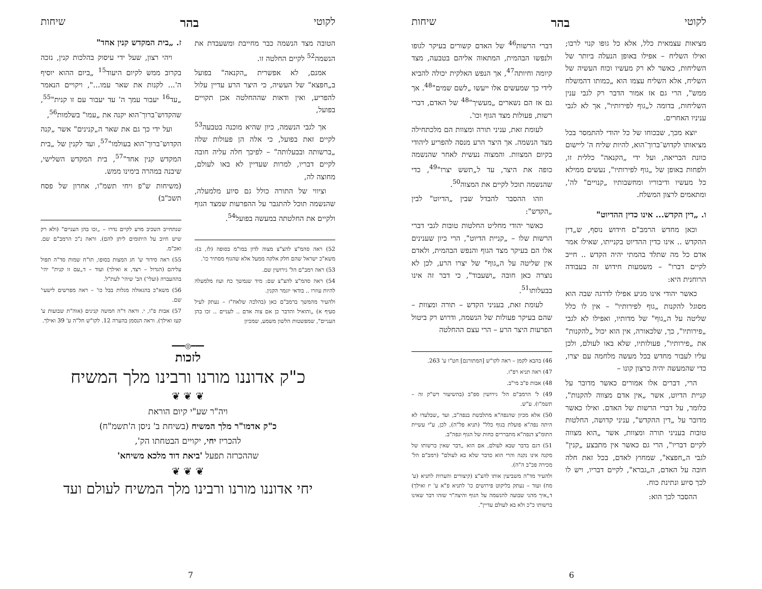לקוטי בהר שיחות
מציאות עצמאית כלל, אלא כל גופו קנוי לרבו; ואילו השליח – אפילו באופן הנעלה ביותר של השליחות, כאשר לא רק מעשיו וכוח העשיה של השליח, אלא השליח עצמו הוא „כמותו דהמשלח ממש", הרי גם אז אמור הדבר רק לגבי ענין השליחות, בדומה ל„גוף לפירותיו", אך לא לגבי עניניו האחרים.
יוצא מכך, שבכוחו של כל יהודי להתמסר בכל מציאותו לקדוש־ברוך־הוא, להיות שליח ה' ליישום כוונת הבריאה, ועל ידי „הקנאה" כללית זו, ולפחות באופן של „גוף לפירותיו", נעשים ממילא כל מעשיו ודיבוריו ומחשבותיו „קנויים" לה', ומתאמים לרצון המשלח.
ו. „דין הקדש... אינו כדין ההדיוט"
וכאן מחדש הרמב"ם חידוש נוסף, ש„דין ההקדש .. אינו כדין ההדיוט בקנייתו, שאילו אמר אדם כל מה שתלד בהמתי יהיה הקדש .. חייב לקיים דברו" – משמעות חידוש זה בעבודה הרוחנית היא:
כאשר יהודי אינו מגיע אפילו לדרגה שבה הוא מסוגל להקנות „גוף לפירותיו" – אין לו כלל שליטה על ה„גוף" של מדותיו, ואפילו לא לגבי „פירותיו", כך, שלכאורה, אין הוא יכול „להקנות" את „פירותיו", פעולותיו, שלא באו לעולם, ולכן עליו לעבור מחדש בכל מעשה מלחמה עם יצרו, כדי שהמעשה יהיה כרצון קונו –
הרי, דברים אלו אמורים כאשר מדובר על קניית הדיוט, אשר „אין אדם מצווה להקנות", כלומר, על דברי הרשות של האדם. ואילו כאשר מדובר על „דין ההקדש", עניני קדושה, החלטות טובות בעניני תורה ומצוות, אשר „הוא מצווה לקיים דבריו", הרי גם כאשר אין מתבצע „קנין" לגבי ה„חפצא", שמחוץ לאדם, בכל זאת חלה חובה על האדם, ה„גברא", לקיים דבריו, ויש לו לכך סיוע ונתינת כוח.
ההסבר לכך הוא:
דברי הרשות<sup>46</sup> של האדם קשורים בעיקר לגופו ולנפשו הבהמית, המתאוה אליהם בטבעה, מצד קיומה וחיותה<sup>47</sup>, אך הנפש האלקית יכולה להביא לידי כך שמעשים אלו ייעשו „לשם שמים"<sup>48</sup>. אך גם אז הם נשארים „מעשיך"<sup>48</sup> של האדם, דברי רשות, פעולות מצד הגוף וכו'.
לעומת זאת, עניני תורה ומצוות הם מלכתחילה מצד הנשמה. אך היצר הרע מנסה להפריע ליהודי בקיום המצוות. והמצוה נעשית לאחר שהנשמה כופה את היצר, עד ל„תשש יצרו"<sup>49</sup>, כדי שהנשמה תוכל לקיים את המצוה<sup>50</sup>.
וזהו ההסבר להבדל שבין „הדיוט" לבין „הקדש":
כאשר יהודי מחליט החלטות טובות לגבי דברי הרשות שלו – „קניית הדיוט", הרי כיון שענינים אלו הם בעיקר מצד הגוף והנפש הבהמית, ולאדם אין שליטה על ה„גוף" של יצרו הרע, לכן לא נוצרה כאן חובה „ושעבוד", כי דבר זה אינו בבעלותו<sup>51</sup>.
לעומת זאת, בעניני הקדש – תורה ומצוות – שהם בעיקר פעולות של הנשמה, ודרוש רק ביטול הפרעות היצר הרע – הרי עצם ההחלטה
46) בהבא לקמן – ראה לקו"ש [המתורגם] חט"ו ע' 263.
47) ראה תניא רפ"ז.
48) אבות פ"ב מי"ב.
49) ל' הרמב"ם הל' גירושין ספ"ב (בהשיעור דש"ק זה – תשמ"ו). ע"ש.
50) אלא מכיון שהנפה"א מתלבשת בנפה"ב, ועד „שבלעדו לא היתה נפה"א פועלת בגוף כלל" (תניא פל"ה), לכן, ע"י עשיית התומ"צ דנפה"א מתבררים כחות של הגוף ונפה"ב.
51) דגם בדבר שבא לעולם, אם הוא „דבר שאין ברשותו של מקנה אינו נקנה והרי הוא כדבר שלא בא לעולם" (רמב"ם הל' מכירה פכ"ב ה"ה).
ולהעיר מד"ה משביעין אותו להצ"צ (קיצורים והערות לתניא (ע' מח) ועוד – נעתק בליקוט פירושים כו' לתניא פ"א ע' יז ואילך) ד„איך מהני שבועה להנשמה על הגוף והיצה"ר שזהו דבר שאינו ברשותו כ"כ ולא בא לעולם עדיין".
6
לקוטי בהר שיחות
הטובה מצד הנשמה כבר מחייבת ומשעבדת את הנשמה<sup>52</sup> לקיים החלטה זו.
אמנם, לא אפשרית „הקנאה" בפועל ב„חפצא" של העשיה, כי היצר הרע עדיין עלול להפריע, ואין ודאות שההחלטה אכן תקויים בפועל,
אך לגבי הנשמה, כיון שהיא מוכנה בטבעה<sup>53</sup> לקיים זאת בפועל, כי אלה הן פעולות שלה „ברשותה ובבעלותה" – לפיכך חלה עליה חובה לקיים דבריו, למרות שעדיין לא באו לעולם, מחוצה לה,
וציווי של התורה כולל גם סיוע מלמעלה, שהנשמה תוכל להתגבר על ההפרעות שמצד הגוף ולקיים את החלטתה במעשה בפועל<sup>54</sup>.
52) ראה סהמ"צ להצ"צ מצוה לדון במו"מ בסופה (לז, ב): משא"כ ישראל שהם חלק אלקה ממעל אלא שהגוף מסתיר כו'.
53) ראה רמב"ם הל' גירושין שם.
54) ראה סהמ"צ להצ"צ שם: מיד שנמשך כח ועוז מלמעלה להיות עוזרו .. בודאי יוגמר הקנין.
ולהעיר מהמשך ברמב"ם כאן (בהלכה שלאח"ז – נעתק לעיל סעיף א) „והואיל והדבר כן אם צוה אדם .. לעניים .. זכו בהן העניים", שמפשטות הלשון משמע, שמכיון
ז. „בית המקדש קנין אחד"
ויהי רצון, שעל ידי עיסוק בהלכות קנין, נזכה בקרוב ממש לקיום היעוד<sup>15</sup> „ביום ההוא יוסיף ה'... לקנות את שאר עמו...", ויקויים הנאמר „עד<sup>16</sup> יעבור עמך ה' עד יעבור עם זו קנית"<sup>55</sup>, שהקדוש־ברוך־הוא יקנה את „עמו" בשלמות<sup>56</sup>,
ועל ידי כך גם את שאר ה„קנינים" אשר „קנה הקדוש־ברוך־הוא בעולמו"<sup>57</sup>, ועד לקנין של „בית המקדש קנין אחד"<sup>57</sup>, בית המקדש השלישי, שיבנה במהרה בימינו ממש.
(משיחות ש"פ ויחי תשמ"ו, אחרון של פסח תשכ"ב)
שנתחייב השכיב מרע לקיים נדרו – „זכו בהן העניים" (ולא רק שיש חיוב על היתומים ליתן להם). וראה נ"כ הרמב"ם שם. ואכ"מ.
55) ראה סידור ש' חג המצות בסופו, תו"ח שמות סד"ה תפול עליהם (הגדול – רצד, א ואילך) ועוד – ד„עם זו קנית" יהי' בההעברה (ועלי') הב' שיהי' לעת"ל.
56) משא"כ בהגאולה מגלות בבל כו' – ראה מפרשים לישעי' שם.
57) אבות פ"ו, י. וראה ד"ה חמשה קנינים (אוה"ת שבועות ע' קעז ואילך). וראה הנסמן בהערה 12. לקו"ש חל"ה ע' 39 ואילך.
━━━◎━━━
לזכות
כ"ק אדוננו מורנו ורבינו מלך המשיח
❦ ❦ ❦
ויה"ר שע"י קיום הוראת
כ"ק אדמו"ר מלך המשיח (בשיחת ב' ניסן ה'תשמ"ח)
להכריז יחי, יקויים הבטחתו הק',
שההכרזה תפעל 'ביאת דוד מלכא משיחא'
❦ ❦ ❦
יחי אדוננו מורנו ורבינו מלך המשיח לעולם ועד
7